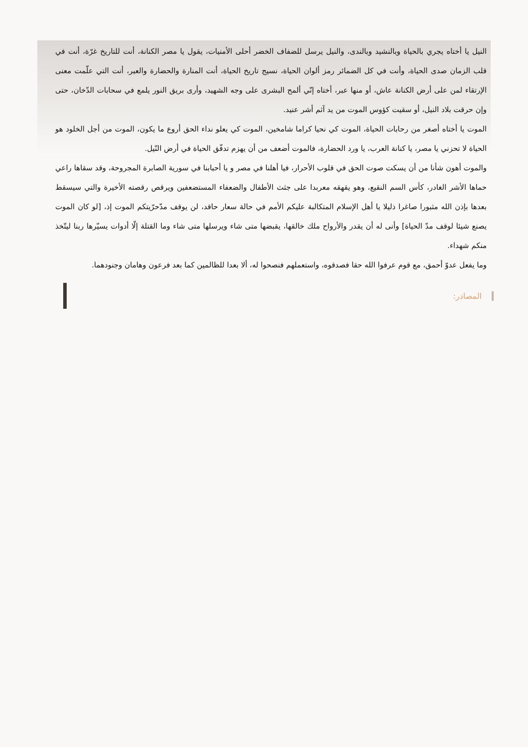النيل يا أختاه يجري بالحياة وبالنشيد وبالندى، والنيل يرسل للضفاف الخضر أحلى الأمنيات، يقول يا مصر الكنانة، أنت للتاريخ غرّة، أنت في قلب الزمان صدى الحياة، وأنت في كل الضمائر رمز ألوان الحياة، نسيج تاريخ الحياة، أنت المنارة والحضارة والعبر، أنت التي علّمت معنى الإرتقاء لمن على أرض الكنانة عاش، أو منها عبر، أختاه إنّي ألمح البشرى على وجه الشهيد، وأرى بريق النور يلمع في سحابات الدّخان، حتى وإن حرقت بلاد النيل، أو سقيت كؤوس الموت من يد آثم أشر عنيد.
الموت يا أختاه أصغر من رحابات الحياة، الموت كي نحيا كراما شامخين، الموت كي يعلو نداء الحق أروع ما يكون، الموت من أجل الخلود هو الحياة لا تحزني يا مصر، يا كنانة العرب، يا ورد الحضارة، فالموت أضعف من أن يهزم تدفّق الحياة في أرض النّيل.
والموت أهون شأنا من أن يسكت صوت الحق في قلوب الأحرار، فيا أهلنا في مصر و يا أحبابنا في سورية الصابرة المجروحة، وقد سقاها راعي حماها الأشر الغادر، كأس السم النقيع، وهو يقهقه معربدا على جثث الأطفال والضعفاء المستضعفين ويرقص رقصته الأخيرة والتي سيسقط بعدها بإذن الله مثبورا صاغرا ذليلا يا أهل الإسلام المتكالبة عليكم الأمم في حالة سعار حاقد، لن يوقف مدّحرّيتكم الموت إذ، [لو كان الموت يصنع شيئا لوقف مدّ الحياة] وأنى له أن يقدر والأرواح ملك خالقها، يقبضها متى شاء ويرسلها متى شاء وما القتلة إلّا أدوات يسيّرها ربنا ليتّخذ منكم شهداء.
وما يفعل عدوّ أحمق، مع قوم عرفوا الله حقا فصدقوه، واستعملهم فنصحوا له، ألا بعدا للظالمين كما بعد فرعون وهامان وجنودهما.
المصادر: